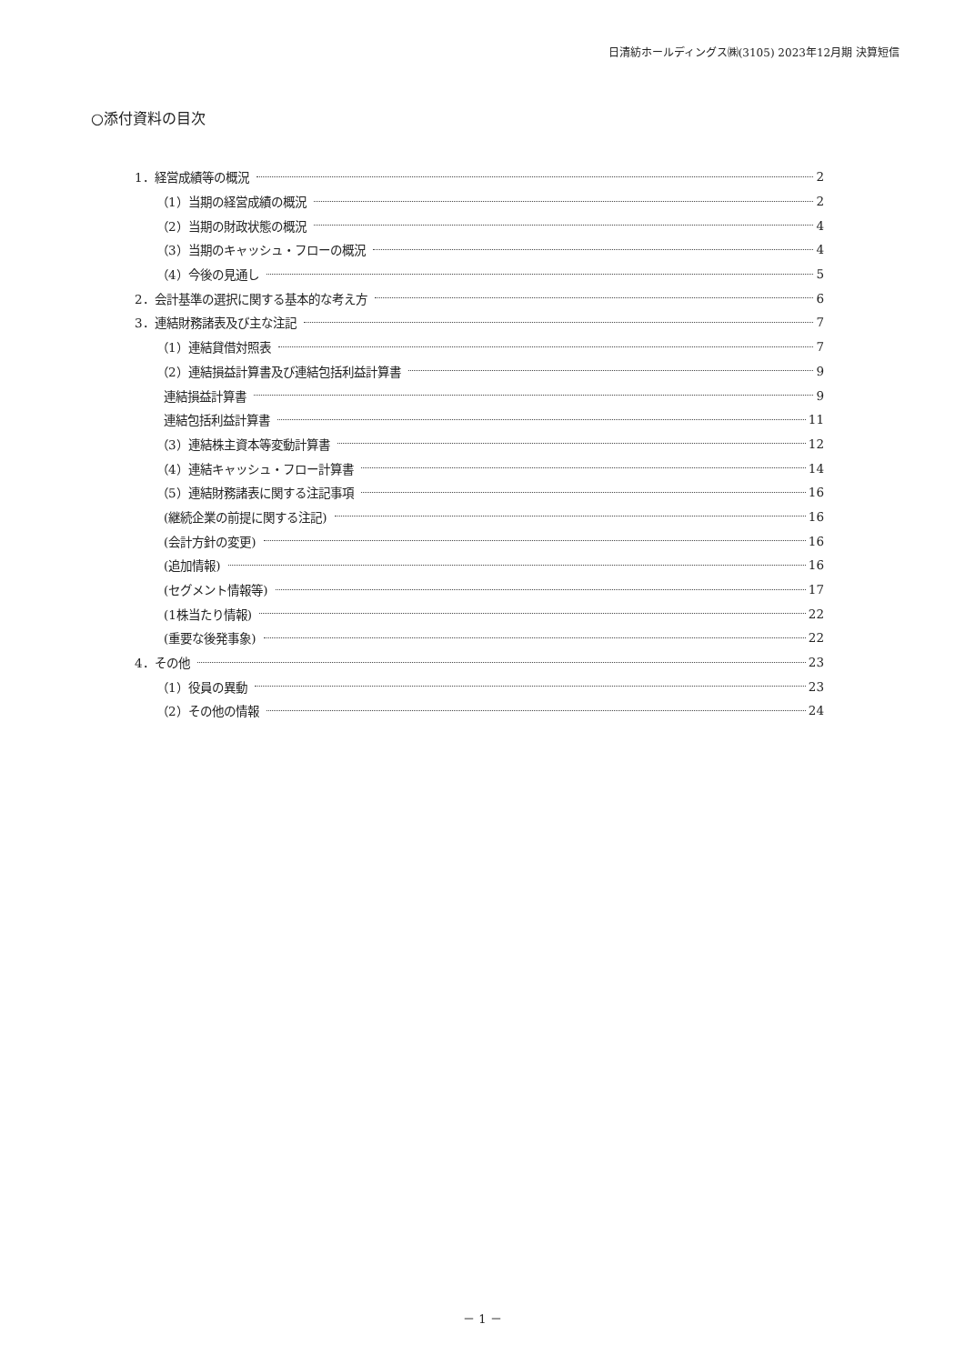日清紡ホールディングス㈱(3105) 2023年12月期 決算短信
○添付資料の目次
1．経営成績等の概況 2
（1）当期の経営成績の概況 2
（2）当期の財政状態の概況 4
（3）当期のキャッシュ・フローの概況 4
（4）今後の見通し 5
2．会計基準の選択に関する基本的な考え方 6
3．連結財務諸表及び主な注記 7
（1）連結貸借対照表 7
（2）連結損益計算書及び連結包括利益計算書 9
連結損益計算書 9
連結包括利益計算書 11
（3）連結株主資本等変動計算書 12
（4）連結キャッシュ・フロー計算書 14
（5）連結財務諸表に関する注記事項 16
(継続企業の前提に関する注記) 16
(会計方針の変更) 16
(追加情報) 16
(セグメント情報等) 17
(1株当たり情報) 22
(重要な後発事象) 22
4．その他 23
（1）役員の異動 23
（2）その他の情報 24
－ 1 －